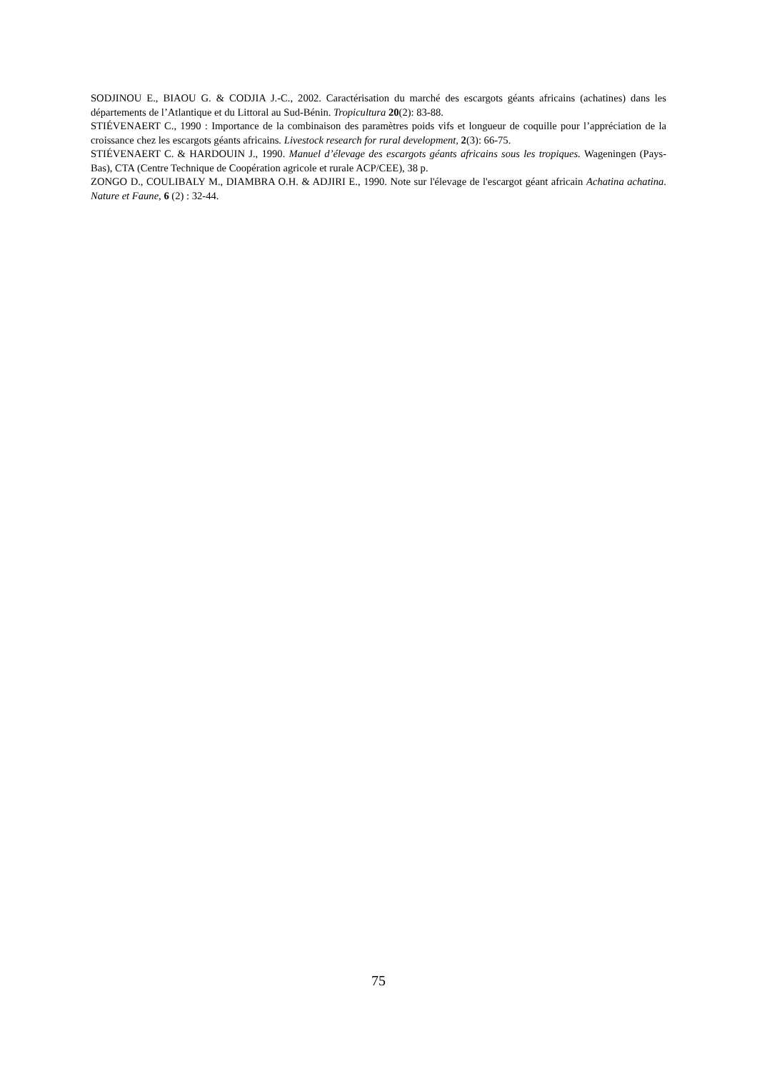SODJINOU E., BIAOU G. & CODJIA J.-C., 2002. Caractérisation du marché des escargots géants africains (achatines) dans les départements de l’Atlantique et du Littoral au Sud-Bénin. Tropicultura 20(2): 83-88.
STIÉVENAERT C., 1990 : Importance de la combinaison des paramètres poids vifs et longueur de coquille pour l’appréciation de la croissance chez les escargots géants africains. Livestock research for rural development, 2(3): 66-75.
STIÉVENAERT C. & HARDOUIN J., 1990. Manuel d’élevage des escargots géants africains sous les tropiques. Wageningen (Pays-Bas), CTA (Centre Technique de Coopération agricole et rurale ACP/CEE), 38 p.
ZONGO D., COULIBALY M., DIAMBRA O.H. & ADJIRI E., 1990. Note sur l'élevage de l'escargot géant africain Achatina achatina. Nature et Faune, 6 (2) : 32-44.
75